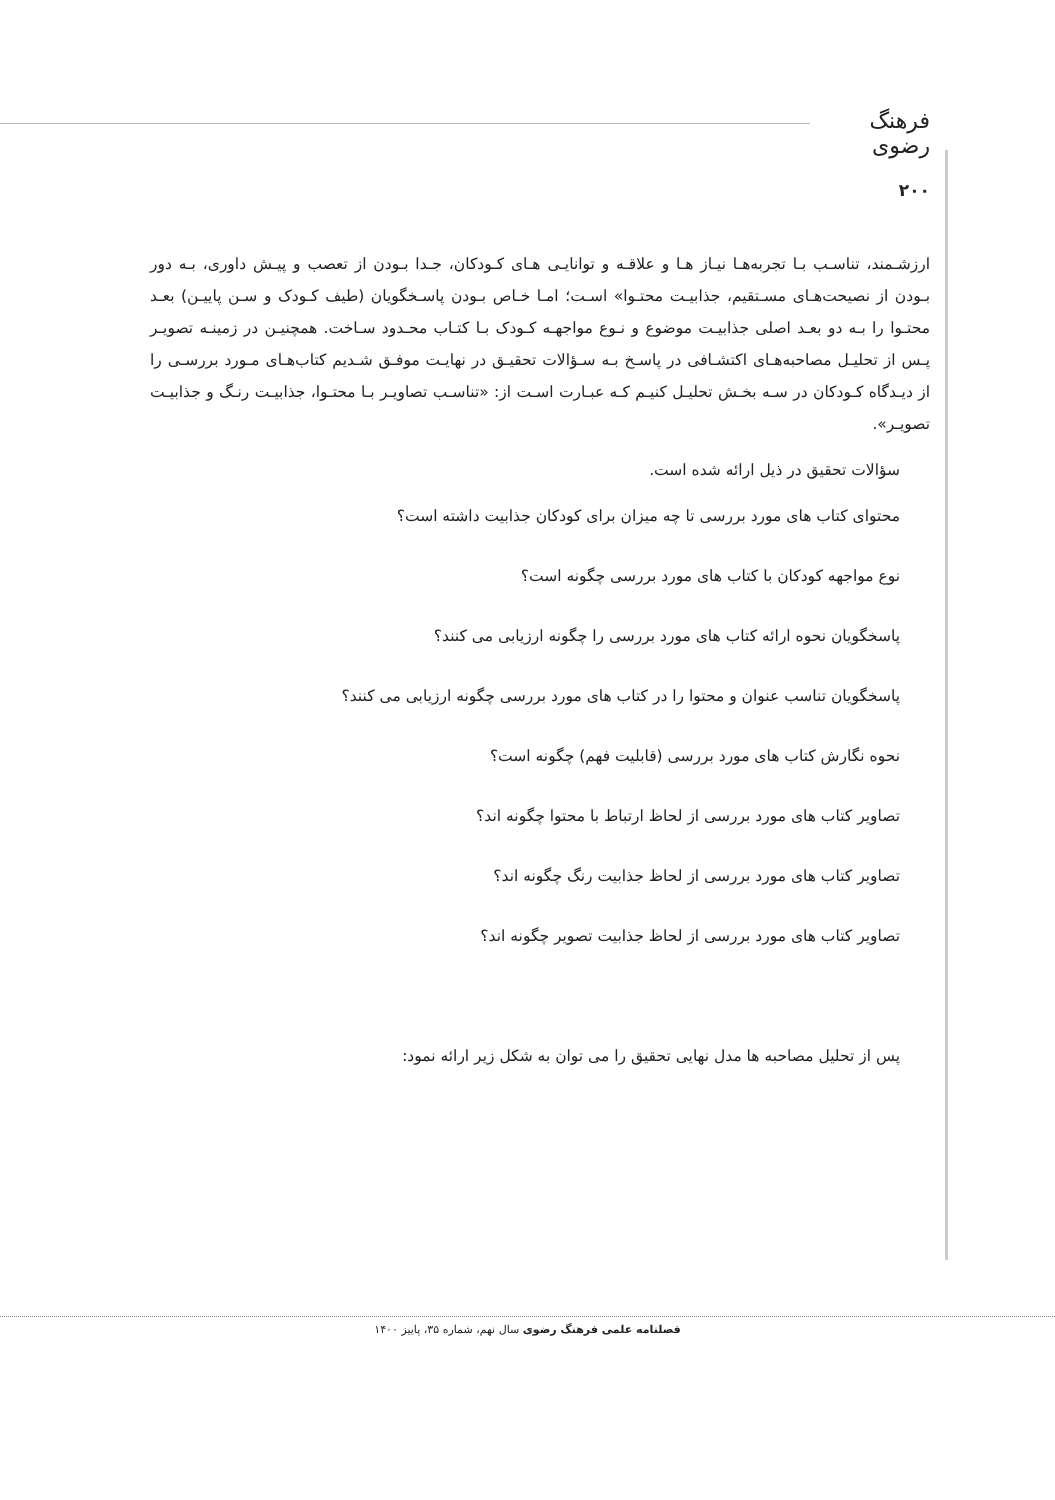فرهنگ رضوی
۲۰۰
ارزشـمند، تناسـب بـا تجربه‌هـا نیـاز هـا و علاقـه و توانایـی هـای کـودکان، جـدا بـودن از تعصب و پیـش داوری، بـه دور بـودن از نصیحت‌هـای مسـتقیم، جذابیـت محتـوا» اسـت؛ امـا خـاص بـودن پاسـخگویان (طیف کـودک و سـن پاییـن) بعـد محتـوا را بـه دو بعـد اصلی جذابیـت موضوع و نـوع مواجهـه کـودک بـا کتـاب محـدود سـاخت. همچنیـن در زمینـه تصویـر پـس از تحلیـل مصاحبه‌هـای اکتشـافی در پاسـخ بـه سـؤالات تحقیـق در نهایـت موفـق شـدیم کتاب‌هـای مـورد بررسـی را از دیـدگاه کـودکان در سـه بخـش تحلیـل کنیـم کـه عبـارت اسـت از: «تناسـب تصاویـر بـا محتـوا، جذابیـت رنـگ و جذابیـت تصویـر».
سؤالات تحقیق در ذیل ارائه شده است.
محتوای کتاب های مورد بررسی تا چه میزان برای کودکان جذابیت داشته است؟
نوع مواجهه کودکان با کتاب های مورد بررسی چگونه است؟
پاسخگویان نحوه ارائه کتاب های مورد بررسی را چگونه ارزیابی می کنند؟
پاسخگویان تناسب عنوان و محتوا را در کتاب های مورد بررسی چگونه ارزیابی می کنند؟
نحوه نگارش کتاب های مورد بررسی (قابلیت فهم) چگونه است؟
تصاویر کتاب های مورد بررسی از لحاظ ارتباط با محتوا چگونه اند؟
تصاویر کتاب های مورد بررسی از لحاظ جذابیت رنگ چگونه اند؟
تصاویر کتاب های مورد بررسی از لحاظ جذابیت تصویر چگونه اند؟
پس از تحلیل مصاحبه ها مدل نهایی تحقیق را می توان به شکل زیر ارائه نمود:
فصلنامه علمی فرهنگ رضوی سال نهم، شماره ۳۵، پاییز ۱۴۰۰